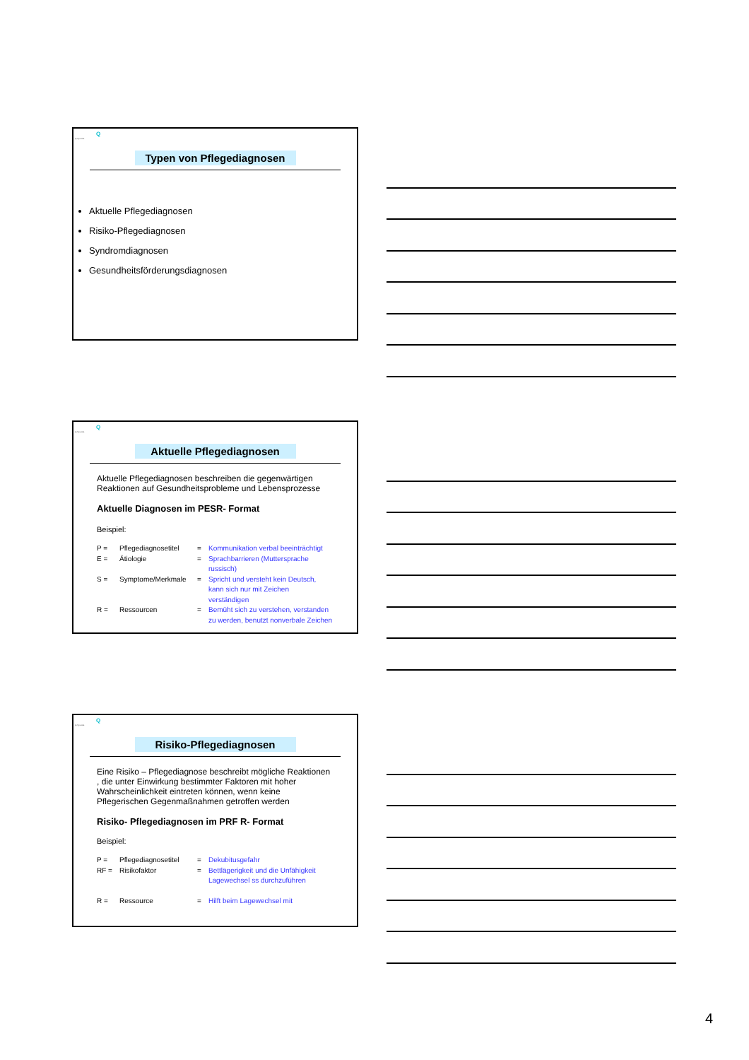Q
Q-Sys AG
Typen von Pflegediagnosen
Aktuelle Pflegediagnosen
Risiko-Pflegediagnosen
Syndromdiagnosen
Gesundheitsförderungsdiagnosen
Q
Q-Sys AG
Aktuelle Pflegediagnosen
Aktuelle Pflegediagnosen beschreiben die gegenwärtigen Reaktionen auf Gesundheitsprobleme und Lebensprozesse
Aktuelle Diagnosen im PESR- Format
Beispiel:
| P = | Pflegediagnosetitel | = | Kommunikation verbal beeinträchtigt |
| E = | Ätiologie | = | Sprachbarrieren (Muttersprache russisch) |
| S = | Symptome/Merkmale | = | Spricht und versteht kein Deutsch, kann sich nur mit Zeichen verständigen |
| R = | Ressourcen | = | Bemüht sich zu verstehen, verstanden zu werden, benutzt nonverbale Zeichen |
Q
Q-Sys AG
Risiko-Pflegediagnosen
Eine Risiko – Pflegediagnose beschreibt mögliche Reaktionen , die unter Einwirkung bestimmter Faktoren mit hoher Wahrscheinlichkeit eintreten können, wenn keine Pflegerischen Gegenmaßnahmen getroffen werden
Risiko- Pflegediagnosen im PRF R- Format
Beispiel:
| P = | Pflegediagnosetitel | = | Dekubitusgefahr |
| RF = | Risikofaktor | = | Bettlägerigkeit und die Unfähigkeit Lagewechsel ss durchzuführen |
| R = | Ressource | = | Hilft beim Lagewechsel mit |
4